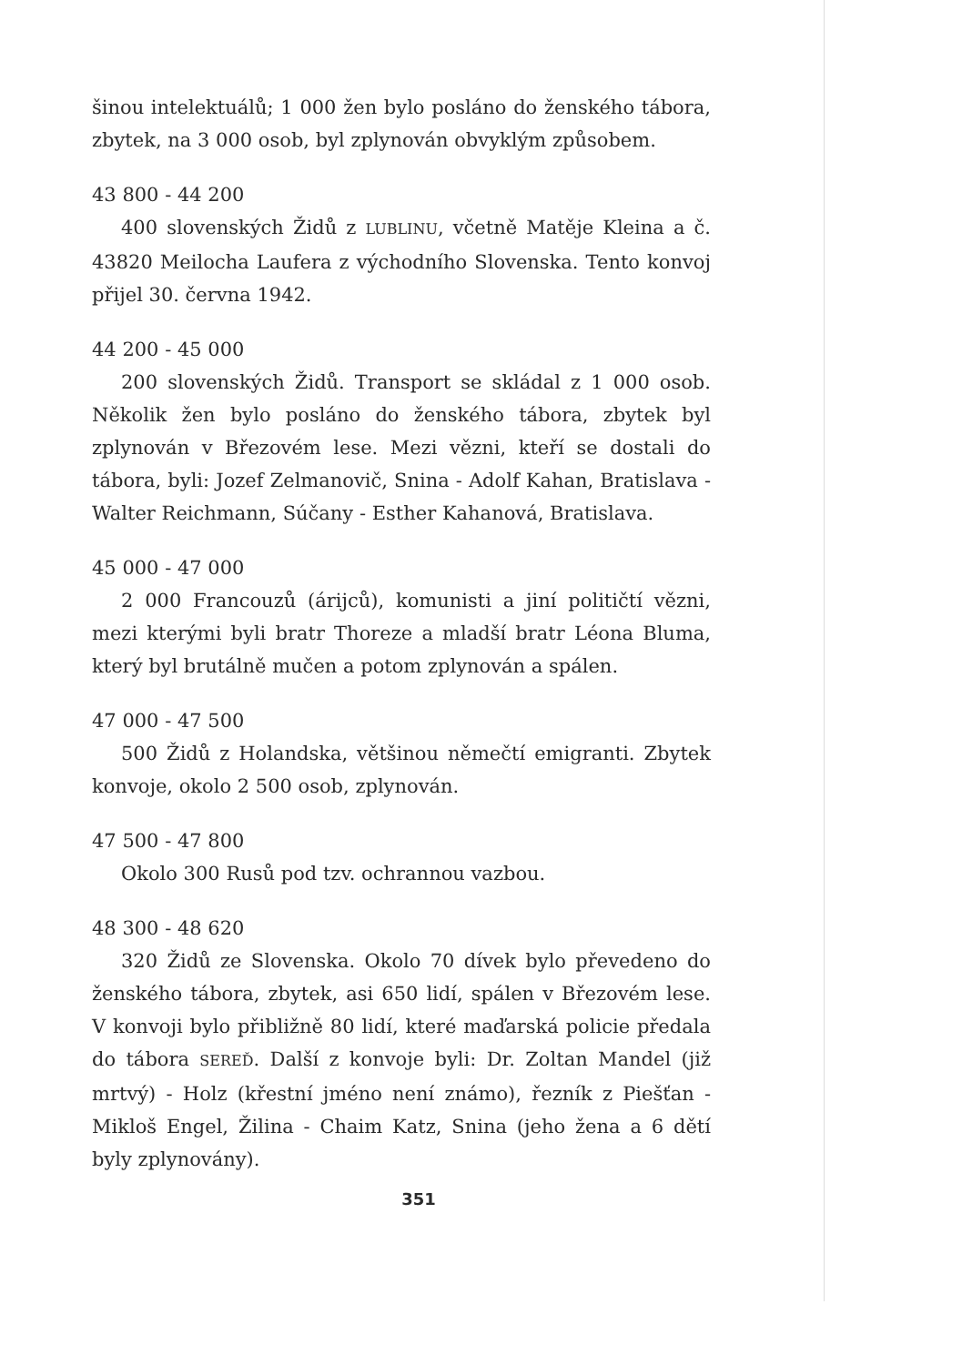šinou intelektuálů; 1 000 žen bylo posláno do ženského tábora, zbytek, na 3 000 osob, byl zplynován obvyklým způsobem.
43 800 - 44 200
400 slovenských Židů z LUBLINU, včetně Matěje Kleina a č. 43820 Meilocha Laufera z východního Slovenska. Tento konvoj přijel 30. června 1942.
44 200 - 45 000
200 slovenských Židů. Transport se skládal z 1 000 osob. Několik žen bylo posláno do ženského tábora, zbytek byl zplynován v Březovém lese. Mezi vězni, kteří se dostali do tábora, byli: Jozef Zelmanovič, Snina - Adolf Kahan, Bratislava - Walter Reichmann, Súčany - Esther Kahanová, Bratislava.
45 000 - 47 000
2 000 Francouzů (árijců), komunisti a jiní političtí vězni, mezi kterými byli bratr Thoreze a mladší bratr Léona Bluma, který byl brutálně mučen a potom zplynován a spálen.
47 000 - 47 500
500 Židů z Holandska, většinou němečtí emigranti. Zbytek konvoje, okolo 2 500 osob, zplynován.
47 500 - 47 800
Okolo 300 Rusů pod tzv. ochrannou vazbou.
48 300 - 48 620
320 Židů ze Slovenska. Okolo 70 dívek bylo převedeno do ženského tábora, zbytek, asi 650 lidí, spálen v Březovém lese. V konvoji bylo přibližně 80 lidí, které maďarská policie předala do tábora SEREĎ. Další z konvoje byli: Dr. Zoltan Mandel (již mrtvý) - Holz (křestní jméno není známo), řezník z Piešťan - Mikloš Engel, Žilina - Chaim Katz, Snina (jeho žena a 6 dětí byly zplynovány).
351